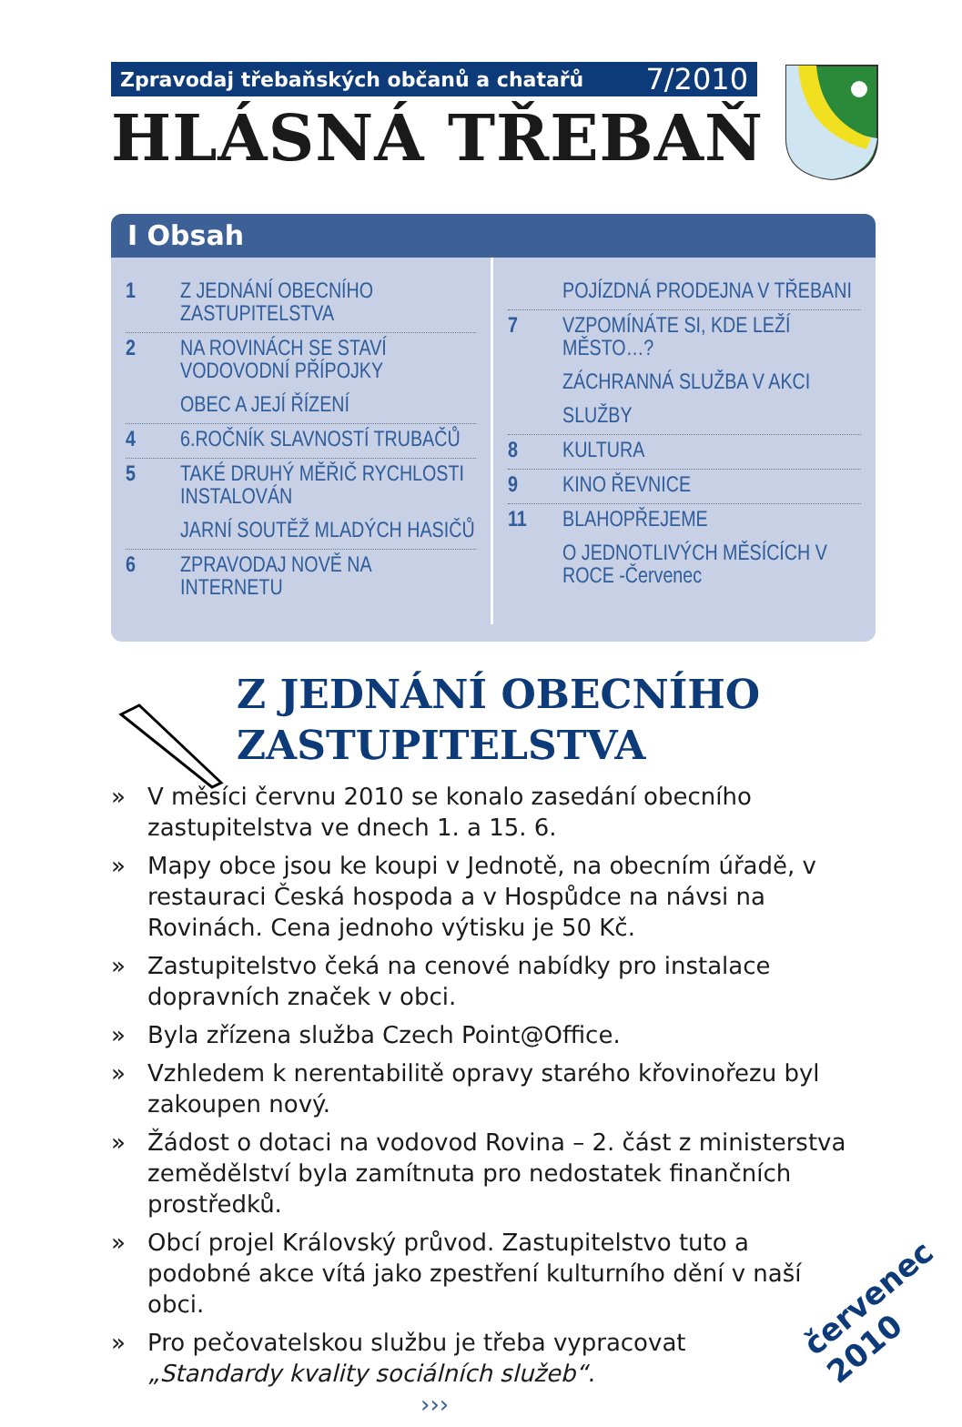Zpravodaj třebaňských občanů a chatařů 7/2010
HLÁSNÁ TŘEBAŇ
I Obsah
1 Z JEDNÁNÍ OBECNÍHO ZASTUPITELSTVA
2 NA ROVINÁCH SE STAVÍ VODOVODNÍ PŘÍPOJKY
OBEC A JEJÍ ŘÍZENÍ
4 6.ROČNÍK SLAVNOSTÍ TRUBAČŮ
5 TAKÉ DRUHÝ MĚŘIČ RYCHLOSTI INSTALOVÁN
JARNÍ SOUTĚŽ MLADÝCH HASIČŮ
6 ZPRAVODAJ NOVĚ NA INTERNETU
POJÍZDNÁ PRODEJNA V TŘEBANI
7 VZPOMÍNÁTE SI, KDE LEŽÍ MĚSTO…?
ZÁCHRANNÁ SLUŽBA V AKCI
SLUŽBY
8 KULTURA
9 KINO ŘEVNICE
11 BLAHOPŘEJEME
O JEDNOTLIVÝCH MĚSÍCÍCH V ROCE -Červenec
Z JEDNÁNÍ OBECNÍHO
ZASTUPITELSTVA
» V měsíci červnu 2010 se konalo zasedání obecního zastupitelstva ve dnech 1. a 15. 6.
» Mapy obce jsou ke koupi v Jednotě, na obecním úřadě, v restauraci Česká hospoda a v Hospůdce na návsi na Rovinách. Cena jednoho výtisku je 50 Kč.
» Zastupitelstvo čeká na cenové nabídky pro instalace dopravních značek v obci.
» Byla zřízena služba Czech Point@Office.
» Vzhledem k nerentabilitě opravy starého křovinořezu byl zakoupen nový.
» Žádost o dotaci na vodovod Rovina – 2. část z ministerstva zemědělství byla zamítnuta pro nedostatek finančních prostředků.
» Obcí projel Královský průvod. Zastupitelstvo tuto a podobné akce vítá jako zpestření kulturního dění v naší obci.
» Pro pečovatelskou službu je třeba vypracovat „Standardy kvality sociálních služeb“. ›››
červenec 2010